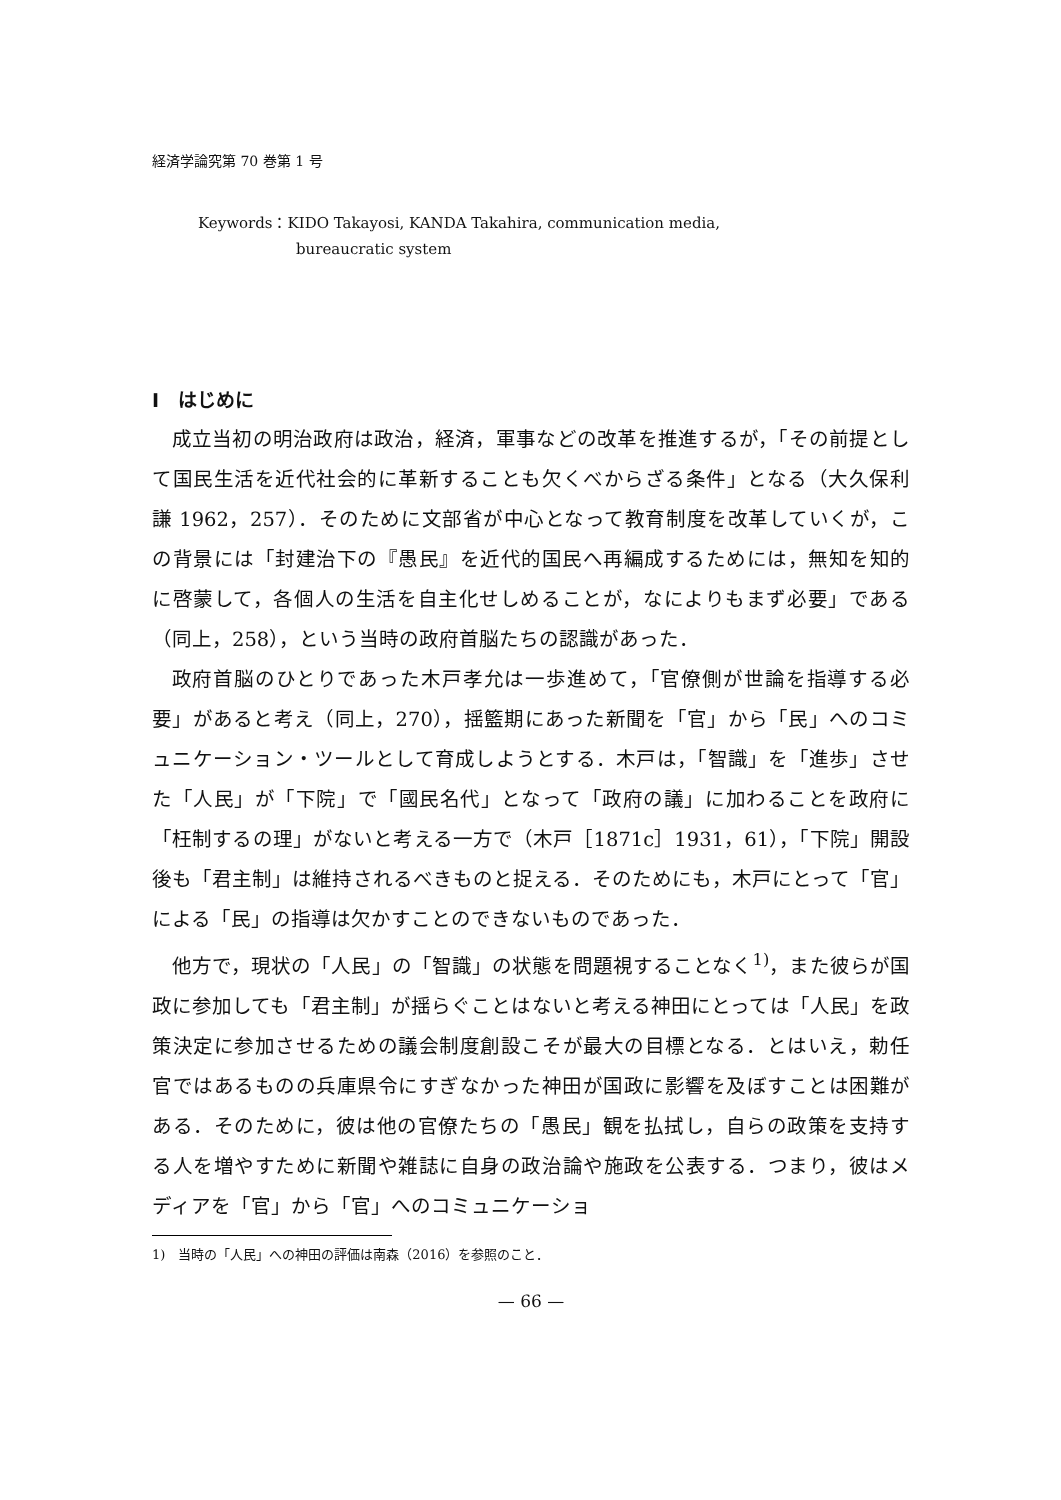経済学論究第 70 巻第 1 号
Keywords：KIDO Takayosi, KANDA Takahira, communication media,
bureaucratic system
I　はじめに
成立当初の明治政府は政治，経済，軍事などの改革を推進するが，「その前提として国民生活を近代社会的に革新することも欠くべからざる条件」となる（大久保利謙 1962，257）．そのために文部省が中心となって教育制度を改革していくが，この背景には「封建治下の『愚民』を近代的国民へ再編成するためには，無知を知的に啓蒙して，各個人の生活を自主化せしめることが，なによりもまず必要」である（同上，258），という当時の政府首脳たちの認識があった．
政府首脳のひとりであった木戸孝允は一歩進めて，「官僚側が世論を指導する必要」があると考え（同上，270），揺籃期にあった新聞を「官」から「民」へのコミュニケーション・ツールとして育成しようとする．木戸は，「智識」を「進歩」させた「人民」が「下院」で「國民名代」となって「政府の議」に加わることを政府に「枉制するの理」がないと考える一方で（木戸［1871c］1931，61），「下院」開設後も「君主制」は維持されるべきものと捉える．そのためにも，木戸にとって「官」による「民」の指導は欠かすことのできないものであった．
他方で，現状の「人民」の「智識」の状態を問題視することなく<sup>1)</sup>，また彼らが国政に参加しても「君主制」が揺らぐことはないと考える神田にとっては「人民」を政策決定に参加させるための議会制度創設こそが最大の目標となる．とはいえ，勅任官ではあるものの兵庫県令にすぎなかった神田が国政に影響を及ぼすことは困難がある．そのために，彼は他の官僚たちの「愚民」観を払拭し，自らの政策を支持する人を増やすために新聞や雑誌に自身の政治論や施政を公表する．つまり，彼はメディアを「官」から「官」へのコミュニケーショ
1)　当時の「人民」への神田の評価は南森（2016）を参照のこと．
— 66 —